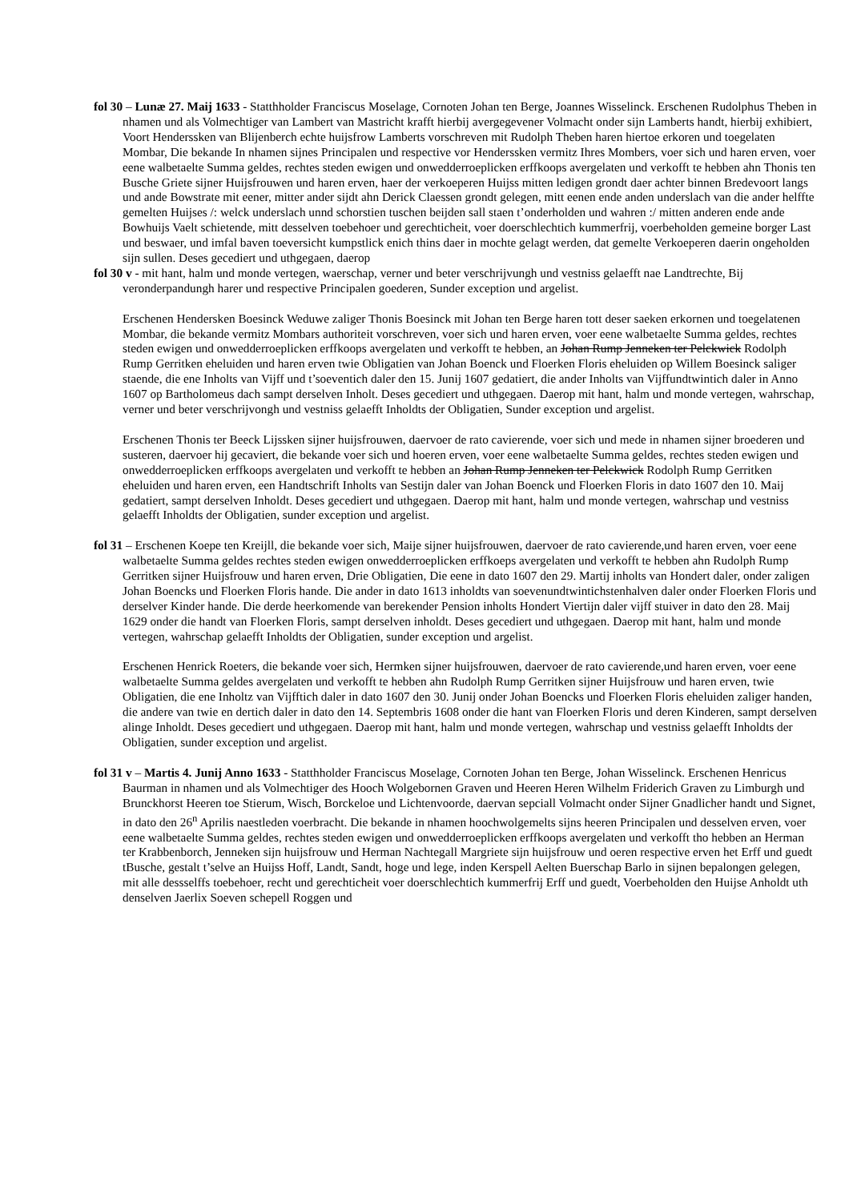fol 30 – Lunæ 27. Maij 1633 - Statthholder Franciscus Moselage, Cornoten Johan ten Berge, Joannes Wisselinck. Erschenen Rudolphus Theben in nhamen und als Volmechtiger van Lambert van Mastricht krafft hierbij avergegevener Volmacht onder sijn Lamberts handt, hierbij exhibiert, Voort Henderssken van Blijenberch echte huijsfrow Lamberts vorschreven mit Rudolph Theben haren hiertoe erkoren und toegelaten Mombar, Die bekande In nhamen sijnes Principalen und respective vor Henderssken vermitz Ihres Mombers, voer sich und haren erven, voer eene walbetaelte Summa geldes, rechtes steden ewigen und onwedderroeplicken erffkoops avergelaten und verkofft te hebben ahn Thonis ten Busche Griete sijner Huijsfrouwen und haren erven, haer der verkoeperen Huijss mitten ledigen grondt daer achter binnen Bredevoort langs und ande Bowstrate mit eener, mitter ander sijdt ahn Derick Claessen grondt gelegen, mitt eenen ende anden underslach van die ander helffte gemelten Huijses /: welck underslach unnd schorstien tuschen beijden sall staen t’onderholden und wahren :/ mitten anderen ende ande Bowhuijs Vaelt schietende, mitt desselven toebehoer und gerechticheit, voer doerschlechtich kummerfrij, voerbeholden gemeine borger Last und beswaer, und imfal baven toeversicht kumpstlick enich thins daer in mochte gelagt werden, dat gemelte Verkoeperen daerin ongeholden sijn sullen. Deses gecediert und uthgegaen, daerop
fol 30 v - mit hant, halm und monde vertegen, waerschap, verner und beter verschrijvungh und vestniss gelaefft nae Landtrechte, Bij veronderpandungh harer und respective Principalen goederen, Sunder exception und argelist.
Erschenen Hendersken Boesinck Weduwe zaliger Thonis Boesinck mit Johan ten Berge haren tott deser saeken erkornen und toegelatenen Mombar, die bekande vermitz Mombars authoriteit vorschreven, voer sich und haren erven, voer eene walbetaelte Summa geldes, rechtes steden ewigen und onwedderroeplicken erffkoops avergelaten und verkofft te hebben, an Johan Rump Jenneken ter Pelckwick Rodolph Rump Gerritken eheluiden und haren erven twie Obligatien van Johan Boenck und Floerken Floris eheluiden op Willem Boesinck saliger staende, die ene Inholts van Vijff und t’soeventich daler den 15. Junij 1607 gedatiert, die ander Inholts van Vijffundtwintich daler in Anno 1607 op Bartholomeus dach sampt derselven Inholt. Deses gecediert und uthgegaen. Daerop mit hant, halm und monde vertegen, wahrschap, verner und beter verschrijvongh und vestniss gelaefft Inholdts der Obligatien, Sunder exception und argelist.
Erschenen Thonis ter Beeck Lijssken sijner huijsfrouwen, daervoer de rato cavierende, voer sich und mede in nhamen sijner broederen und susteren, daervoer hij gecaviert, die bekande voer sich und hoeren erven, voer eene walbetaelte Summa geldes, rechtes steden ewigen und onwedderroeplicken erffkoops avergelaten und verkofft te hebben an Johan Rump Jenneken ter Pelckwick Rodolph Rump Gerritken eheluiden und haren erven, een Handtschrift Inholts van Sestijn daler van Johan Boenck und Floerken Floris in dato 1607 den 10. Maij gedatiert, sampt derselven Inholdt. Deses gecediert und uthgegaen. Daerop mit hant, halm und monde vertegen, wahrschap und vestniss gelaefft Inholdts der Obligatien, sunder exception und argelist.
fol 31 – Erschenen Koepe ten Kreijll, die bekande voer sich, Maije sijner huijsfrouwen, daervoer de rato cavierende,und haren erven, voer eene walbetaelte Summa geldes rechtes steden ewigen onwedderroeplicken erffkoeps avergelaten und verkofft te hebben ahn Rudolph Rump Gerritken sijner Huijsfrouw und haren erven, Drie Obligatien, Die eene in dato 1607 den 29. Martij inholts van Hondert daler, onder zaligen Johan Boencks und Floerken Floris hande. Die ander in dato 1613 inholdts van soevenundtwintichstenhalven daler onder Floerken Floris und derselver Kinder hande. Die derde heerkomende van berekender Pension inholts Hondert Viertijn daler vijff stuiver in dato den 28. Maij 1629 onder die handt van Floerken Floris, sampt derselven inholdt. Deses gecediert und uthgegaen. Daerop mit hant, halm und monde vertegen, wahrschap gelaefft Inholdts der Obligatien, sunder exception und argelist.
Erschenen Henrick Roeters, die bekande voer sich, Hermken sijner huijsfrouwen, daervoer de rato cavierende,und haren erven, voer eene walbetaelte Summa geldes avergelaten und verkofft te hebben ahn Rudolph Rump Gerritken sijner Huijsfrouw und haren erven, twie Obligatien, die ene Inholtz van Vijfftich daler in dato 1607 den 30. Junij onder Johan Boencks und Floerken Floris eheluiden zaliger handen, die andere van twie en dertich daler in dato den 14. Septembris 1608 onder die hant van Floerken Floris und deren Kinderen, sampt derselven alinge Inholdt. Deses gecediert und uthgegaen. Daerop mit hant, halm und monde vertegen, wahrschap und vestniss gelaefft Inholdts der Obligatien, sunder exception und argelist.
fol 31 v – Martis 4. Junij Anno 1633 - Statthholder Franciscus Moselage, Cornoten Johan ten Berge, Johan Wisselinck. Erschenen Henricus Baurman in nhamen und als Volmechtiger des Hooch Wolgebornen Graven und Heeren Heren Wilhelm Friderich Graven zu Limburgh und Brunckhorst Heeren toe Stierum, Wisch, Borckeloe und Lichtenvoorde, daervan sepciall Volmacht onder Sijner Gnadlicher handt und Signet, in dato den 26<sup>n</sup> Aprilis naestleden voerbracht. Die bekande in nhamen hoochwolgemelts sijns heeren Principalen und desselven erven, voer eene walbetaelte Summa geldes, rechtes steden ewigen und onwedderroeplicken erffkoops avergelaten und verkofft tho hebben an Herman ter Krabbenborch, Jenneken sijn huijsfrouw und Herman Nachtegall Margriete sijn huijsfrouw und oeren respective erven het Erff und guedt tBusche, gestalt t’selve an Huijss Hoff, Landt, Sandt, hoge und lege, inden Kerspell Aelten Buerschap Barlo in sijnen bepalongen gelegen, mit alle dessselffs toebehoer, recht und gerechticheit voer doerschlechtich kummerfrij Erff und guedt, Voerbeholden den Huijse Anholdt uth denselven Jaerlix Soeven schepell Roggen und